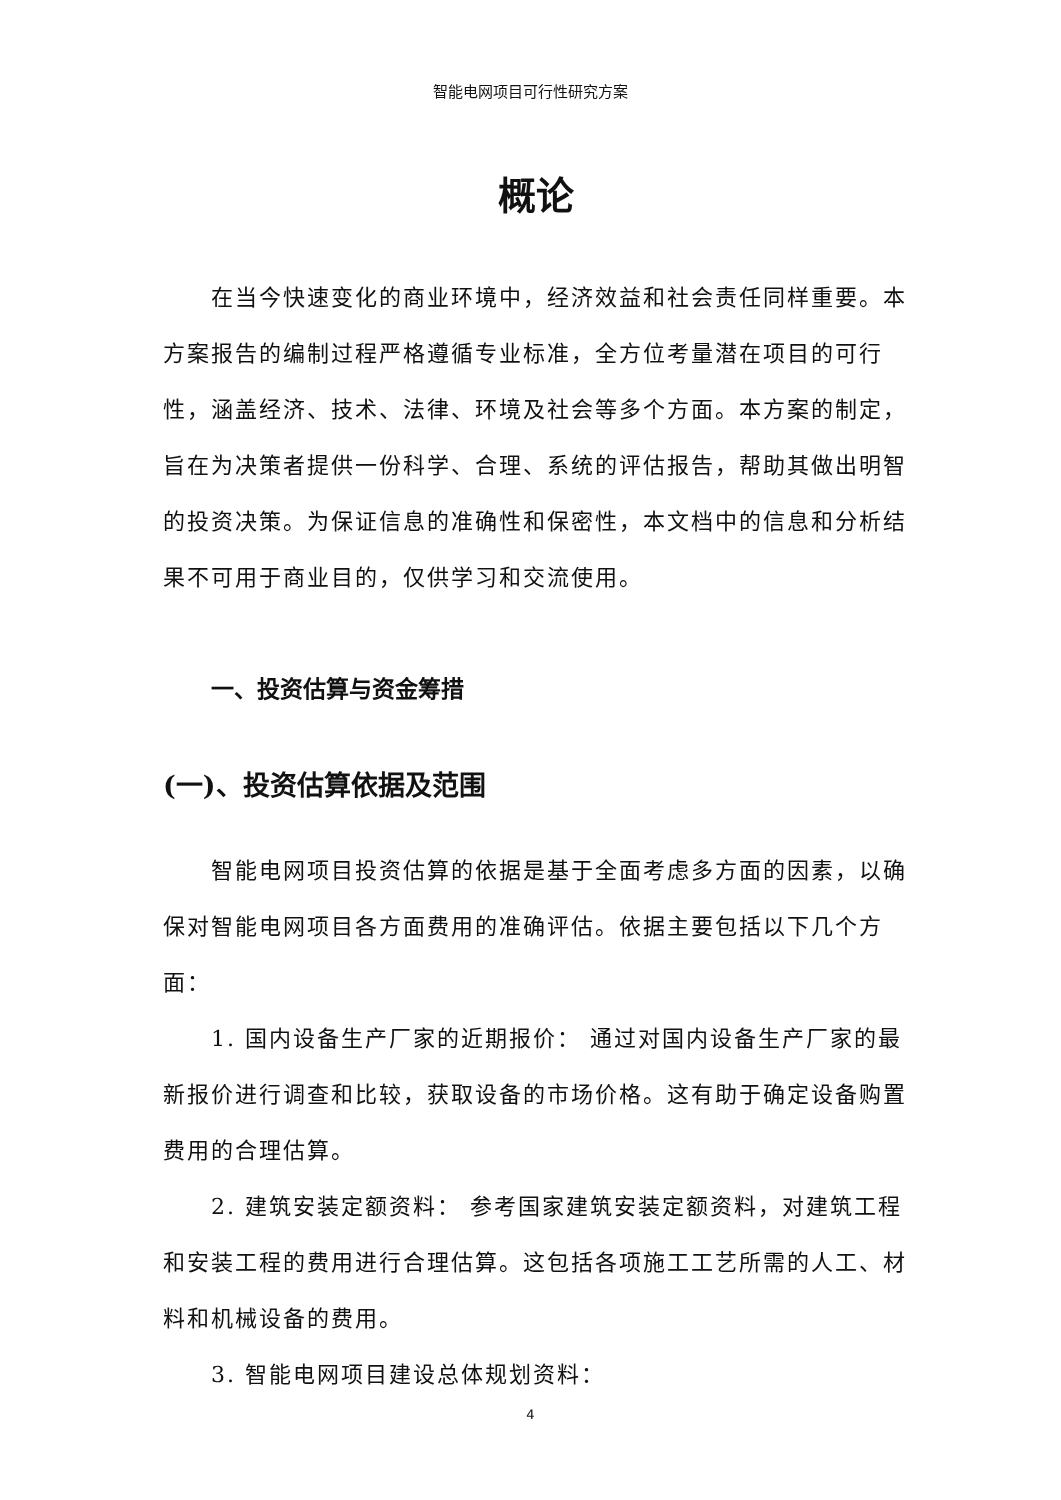智能电网项目可行性研究方案
概论
在当今快速变化的商业环境中，经济效益和社会责任同样重要。本方案报告的编制过程严格遵循专业标准，全方位考量潜在项目的可行性，涵盖经济、技术、法律、环境及社会等多个方面。本方案的制定，旨在为决策者提供一份科学、合理、系统的评估报告，帮助其做出明智的投资决策。为保证信息的准确性和保密性，本文档中的信息和分析结果不可用于商业目的，仅供学习和交流使用。
一、投资估算与资金筹措
(一)、投资估算依据及范围
智能电网项目投资估算的依据是基于全面考虑多方面的因素，以确保对智能电网项目各方面费用的准确评估。依据主要包括以下几个方面：
1. 国内设备生产厂家的近期报价： 通过对国内设备生产厂家的最新报价进行调查和比较，获取设备的市场价格。这有助于确定设备购置费用的合理估算。
2. 建筑安装定额资料： 参考国家建筑安装定额资料，对建筑工程和安装工程的费用进行合理估算。这包括各项施工工艺所需的人工、材料和机械设备的费用。
3. 智能电网项目建设总体规划资料：
4